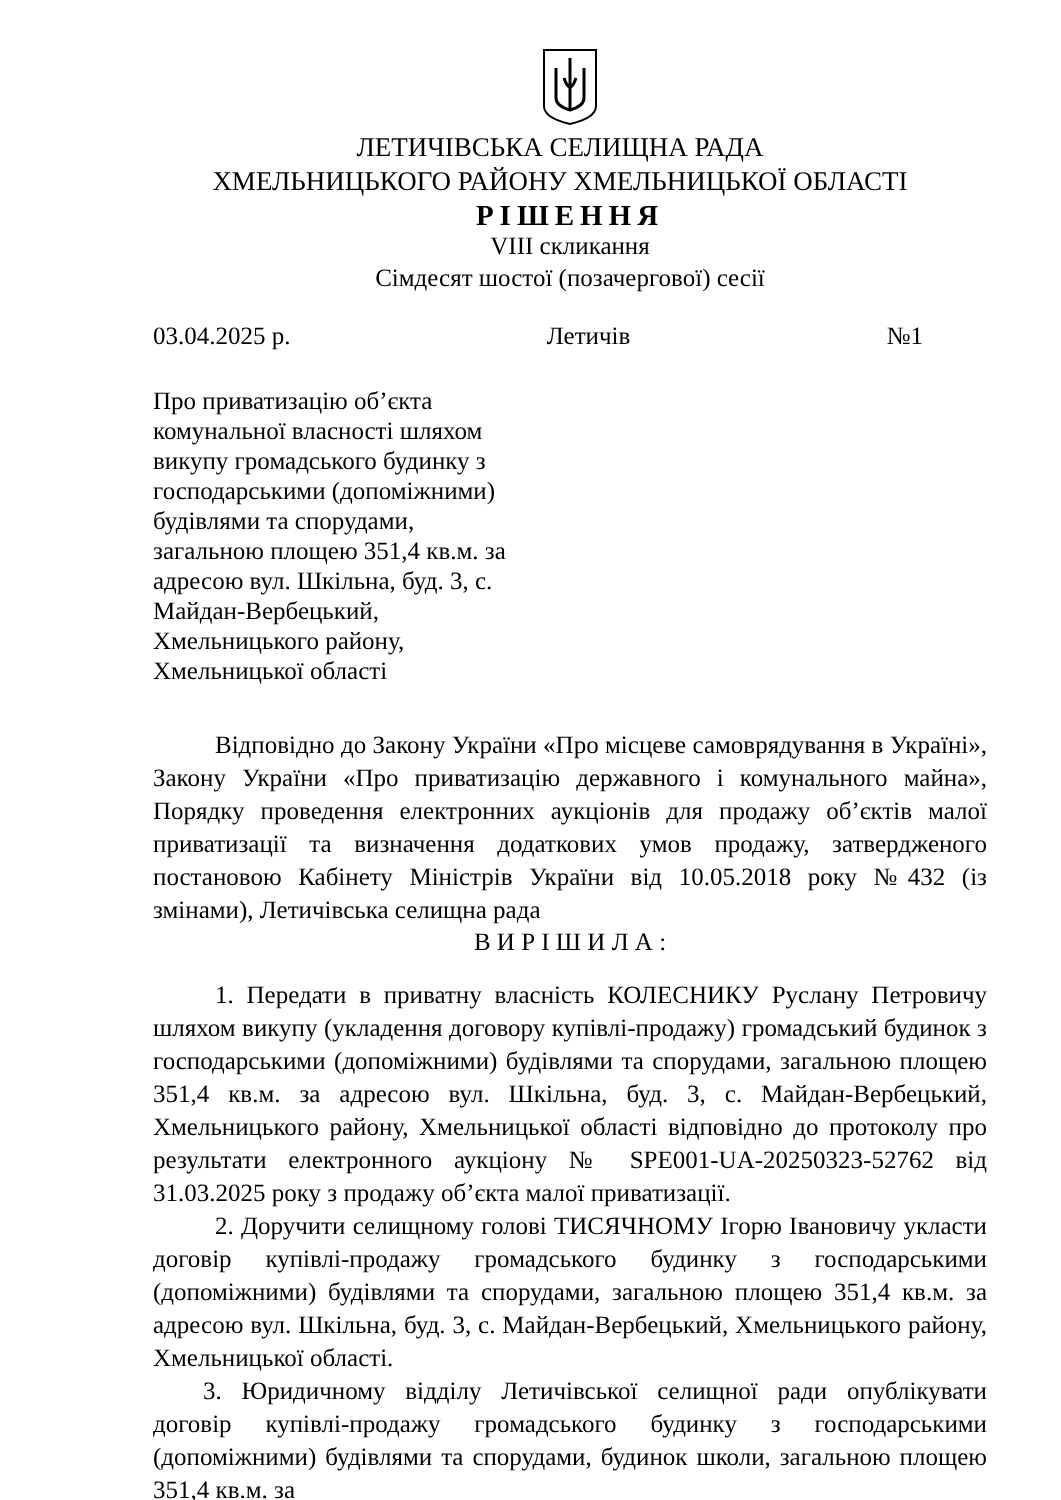ЛЕТИЧІВСЬКА СЕЛИЩНА РАДА
ХМЕЛЬНИЦЬКОГО РАЙОНУ ХМЕЛЬНИЦЬКОЇ ОБЛАСТІ
РІШЕННЯ
VIII скликання
Сімдесят шостої (позачергової) сесії
03.04.2025 р. Летичів №1
Про приватизацію об’єкта комунальної власності шляхом викупу громадського будинку з господарськими (допоміжними) будівлями та спорудами, загальною площею 351,4 кв.м. за адресою вул. Шкільна, буд. 3, с. Майдан-Вербецький, Хмельницького району, Хмельницької області
Відповідно до Закону України «Про місцеве самоврядування в Україні», Закону України «Про приватизацію державного і комунального майна», Порядку проведення електронних аукціонів для продажу об’єктів малої приватизації та визначення додаткових умов продажу, затвердженого постановою Кабінету Міністрів України від 10.05.2018 року №432 (із змінами), Летичівська селищна рада
В И Р І Ш И Л А :
1. Передати в приватну власність КОЛЕСНИКУ Руслану Петровичу шляхом викупу (укладення договору купівлі-продажу) громадський будинок з господарськими (допоміжними) будівлями та спорудами, загальною площею 351,4 кв.м. за адресою вул. Шкільна, буд. 3, с. Майдан-Вербецький, Хмельницького району, Хмельницької області відповідно до протоколу про результати електронного аукціону № SPE001-UA-20250323-52762 від 31.03.2025 року з продажу об’єкта малої приватизації.
2. Доручити селищному голові ТИСЯЧНОМУ Ігорю Івановичу укласти договір купівлі-продажу громадського будинку з господарськими (допоміжними) будівлями та спорудами, загальною площею 351,4 кв.м. за адресою вул. Шкільна, буд. 3, с. Майдан-Вербецький, Хмельницького району, Хмельницької області.
3. Юридичному відділу Летичівської селищної ради опублікувати договір купівлі-продажу громадського будинку з господарськими (допоміжними) будівлями та спорудами, будинок школи, загальною площею 351,4 кв.м. за